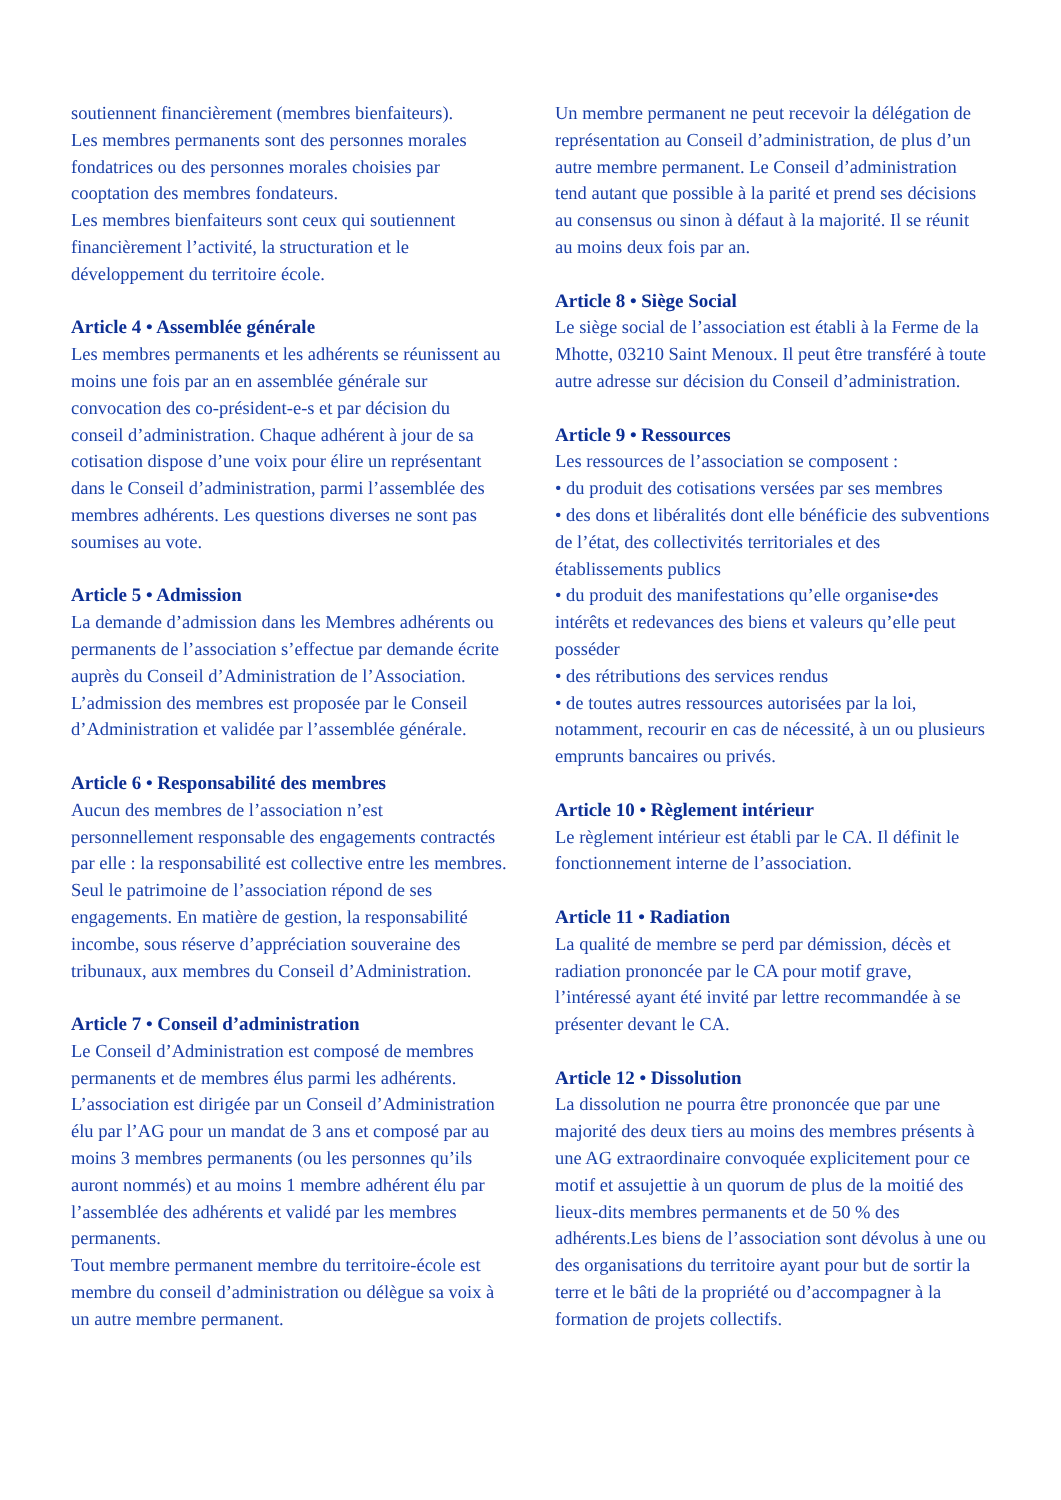soutiennent financièrement (membres bienfaiteurs).
Les membres permanents sont des personnes morales fondatrices ou des personnes morales choisies par cooptation des membres fondateurs.
Les membres bienfaiteurs sont ceux qui soutiennent financièrement l’activité, la structuration et le développement du territoire école.
Article 4 • Assemblée générale
Les membres permanents et les adhérents se réunissent au moins une fois par an en assemblée générale sur convocation des co-président-e-s et par décision du conseil d’administration. Chaque adhérent à jour de sa cotisation dispose d’une voix pour élire un représentant dans le Conseil d’administration, parmi l’assemblée des membres adhérents. Les questions diverses ne sont pas soumises au vote.
Article 5 • Admission
La demande d’admission dans les Membres adhérents ou permanents de l’association s’effectue par demande écrite auprès du Conseil d’Administration de l’Association. L’admission des membres est proposée par le Conseil d’Administration et validée par l’assemblée générale.
Article 6 • Responsabilité des membres
Aucun des membres de l’association n’est personnellement responsable des engagements contractés par elle : la responsabilité est collective entre les membres. Seul le patrimoine de l’association répond de ses engagements. En matière de gestion, la responsabilité incombe, sous réserve d’appréciation souveraine des tribunaux, aux membres du Conseil d’Administration.
Article 7 • Conseil d’administration
Le Conseil d’Administration est composé de membres permanents et de membres élus parmi les adhérents.
L’association est dirigée par un Conseil d’Administration élu par l’AG pour un mandat de 3 ans et composé par au moins 3 membres permanents (ou les personnes qu’ils auront nommés) et au moins 1 membre adhérent élu par l’assemblée des adhérents et validé par les membres permanents.
Tout membre permanent membre du territoire-école est membre du conseil d’administration ou délègue sa voix à un autre membre permanent.
Un membre permanent ne peut recevoir la délégation de représentation au Conseil d’administration, de plus d’un autre membre permanent. Le Conseil d’administration tend autant que possible à la parité et prend ses décisions au consensus ou sinon à défaut à la majorité. Il se réunit au moins deux fois par an.
Article 8 • Siège Social
Le siège social de l’association est établi à la Ferme de la Mhotte, 03210 Saint Menoux. Il peut être transféré à toute autre adresse sur décision du Conseil d’administration.
Article 9 • Ressources
Les ressources de l’association se composent :
• du produit des cotisations versées par ses membres
• des dons et libéralités dont elle bénéficie des subventions de l’état, des collectivités territoriales et des établissements publics
• du produit des manifestations qu’elle organise•des intérêts et redevances des biens et valeurs qu’elle peut posséder
• des rétributions des services rendus
• de toutes autres ressources autorisées par la loi, notamment, recourir en cas de nécessité, à un ou plusieurs emprunts bancaires ou privés.
Article 10 • Règlement intérieur
Le règlement intérieur est établi par le CA. Il définit le fonctionnement interne de l’association.
Article 11 • Radiation
La qualité de membre se perd par démission, décès et radiation prononcée par le CA pour motif grave, l’intéressé ayant été invité par lettre recommandée à se présenter devant le CA.
Article 12 • Dissolution
La dissolution ne pourra être prononcée que par une majorité des deux tiers au moins des membres présents à une AG extraordinaire convoquée explicitement pour ce motif et assujettie à un quorum de plus de la moitié des lieux-dits membres permanents et de 50 % des adhérents.Les biens de l’association sont dévolus à une ou des organisations du territoire ayant pour but de sortir la terre et le bâti de la propriété ou d’accompagner à la formation de projets collectifs.